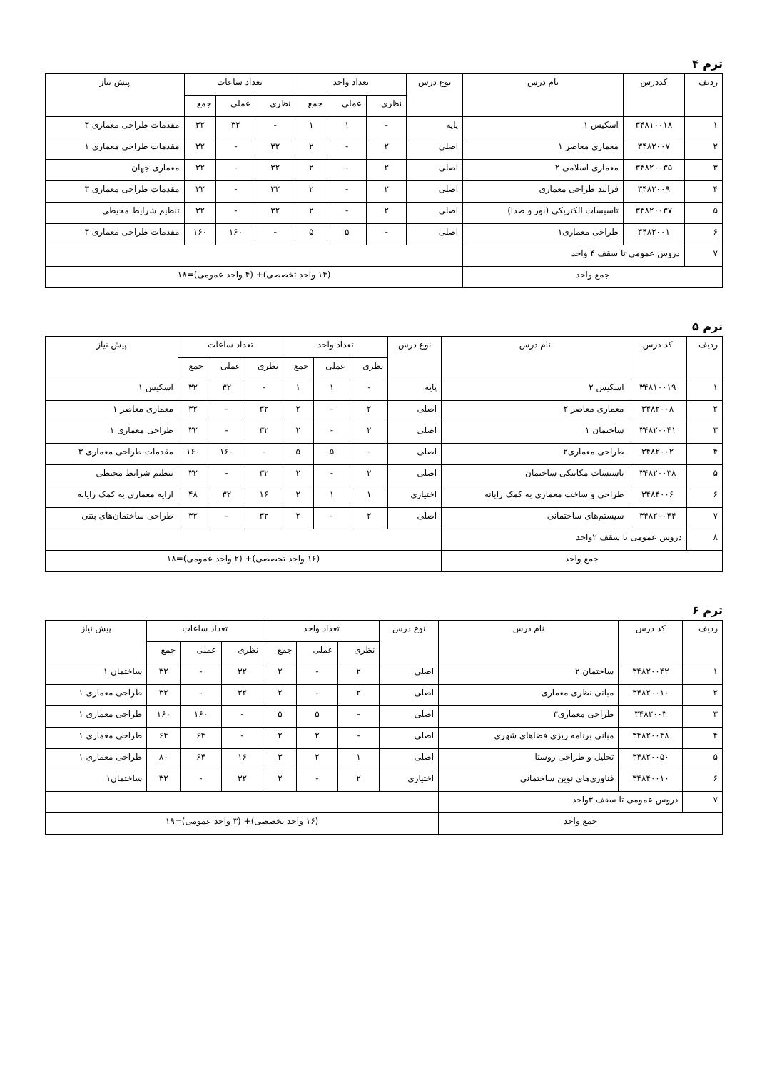ترم ۴
| ردیف | کددرس | نام درس | نوع درس | تعداد واحد | | | تعداد ساعات | | | پیش نیاز |
| --- | --- | --- | --- | --- | --- | --- | --- | --- | --- | --- |
| | | | | نظری | عملی | جمع | نظری | عملی | جمع | |
| ۱ | ۳۴۸۱۰۰۱۸ | اسکیس ۱ | پایه | - | ۱ | ۱ | - | ۳۲ | ۳۲ | مقدمات طراحی معماری ۳ |
| ۲ | ۳۴۸۲۰۰۷ | معماری معاصر ۱ | اصلی | ۲ | - | ۲ | ۳۲ | - | ۳۲ | مقدمات طراحی معماری ۱ |
| ۳ | ۳۴۸۲۰۰۳۵ | معماری اسلامی ۲ | اصلی | ۲ | - | ۲ | ۳۲ | - | ۳۲ | معماری جهان |
| ۴ | ۳۴۸۲۰۰۹ | فرایند طراحی معماری | اصلی | ۲ | - | ۲ | ۳۲ | - | ۳۲ | مقدمات طراحی معماری ۳ |
| ۵ | ۳۴۸۲۰۰۳۷ | تاسیسات الکتریکی (نور و صدا) | اصلی | ۲ | - | ۲ | ۳۲ | - | ۳۲ | تنظیم شرایط محیطی |
| ۶ | ۳۴۸۲۰۰۱ | طراحی معماری۱ | اصلی | - | ۵ | ۵ | - | ۱۶۰ | ۱۶۰ | مقدمات طراحی معماری ۳ |
| ۷ | دروس عمومی تا سقف ۴ واحد | | | | | | | | | |
| جمع واحد | | | (۱۴ واحد تخصصی)+ (۴ واحد عمومی)=۱۸ | | | | | | | |
ترم ۵
| ردیف | کد درس | نام درس | نوع درس | تعداد واحد | | | تعداد ساعات | | | پیش نیاز |
| --- | --- | --- | --- | --- | --- | --- | --- | --- | --- | --- |
| | | | | نظری | عملی | جمع | نظری | عملی | جمع | |
| ۱ | ۳۴۸۱۰۰۱۹ | اسکیس ۲ | پایه | - | ۱ | ۱ | - | ۳۲ | ۳۲ | اسکیس ۱ |
| ۲ | ۳۴۸۲۰۰۸ | معماری معاصر ۲ | اصلی | ۲ | - | ۲ | ۳۲ | - | ۳۲ | معماری معاصر ۱ |
| ۳ | ۳۴۸۲۰۰۴۱ | ساختمان ۱ | اصلی | ۲ | - | ۲ | ۳۲ | - | ۳۲ | طراحی معماری ۱ |
| ۴ | ۳۴۸۲۰۰۲ | طراحی معماری۲ | اصلی | - | ۵ | ۵ | - | ۱۶۰ | ۱۶۰ | مقدمات طراحی معماری ۳ |
| ۵ | ۳۴۸۲۰۰۳۸ | تاسیسات مکانیکی ساختمان | اصلی | ۲ | - | ۲ | ۳۲ | - | ۳۲ | تنظیم شرایط محیطی |
| ۶ | ۳۴۸۴۰۰۶ | طراحی و ساخت معماری به کمک رایانه | اختیاری | ۱ | ۱ | ۲ | ۱۶ | ۳۲ | ۴۸ | ارایه معماری به کمک رایانه |
| ۷ | ۳۴۸۲۰۰۴۴ | سیستم‌های ساختمانی | اصلی | ۲ | - | ۲ | ۳۲ | - | ۳۲ | طراحی ساختمان‌های بتنی |
| ۸ | دروس عمومی تا سقف ۲واحد | | | | | | | | | |
| جمع واحد | | | (۱۶ واحد تخصصی)+ (۲ واحد عمومی)=۱۸ | | | | | | | |
ترم ۶
| ردیف | کد درس | نام درس | نوع درس | تعداد واحد | | | تعداد ساعات | | | پیش نیاز |
| --- | --- | --- | --- | --- | --- | --- | --- | --- | --- | --- |
| | | | | نظری | عملی | جمع | نظری | عملی | جمع | |
| ۱ | ۳۴۸۲۰۰۴۲ | ساختمان ۲ | اصلی | ۲ | - | ۲ | ۳۲ | - | ۳۲ | ساختمان ۱ |
| ۲ | ۳۴۸۲۰۰۱۰ | مبانی نظری معماری | اصلی | ۲ | - | ۲ | ۳۲ | - | ۳۲ | طراحی معماری ۱ |
| ۳ | ۳۴۸۲۰۰۳ | طراحی معماری۳ | اصلی | - | ۵ | ۵ | - | ۱۶۰ | ۱۶۰ | طراحی معماری ۱ |
| ۴ | ۳۴۸۲۰۰۴۸ | مبانی برنامه ریزی فضاهای شهری | اصلی | - | ۲ | ۲ | - | ۶۴ | ۶۴ | طراحی معماری ۱ |
| ۵ | ۳۴۸۲۰۰۵۰ | تحلیل و طراحی روستا | اصلی | ۱ | ۲ | ۳ | ۱۶ | ۶۴ | ۸۰ | طراحی معماری ۱ |
| ۶ | ۳۴۸۴۰۰۱۰ | فناوری‌های نوین ساختمانی | اختیاری | ۲ | - | ۲ | ۳۲ | - | ۳۲ | ساختمان۱ |
| ۷ | دروس عمومی تا سقف ۳واحد | | | | | | | | | |
| جمع واحد | | | (۱۶ واحد تخصصی)+ (۳ واحد عمومی)=۱۹ | | | | | | | |